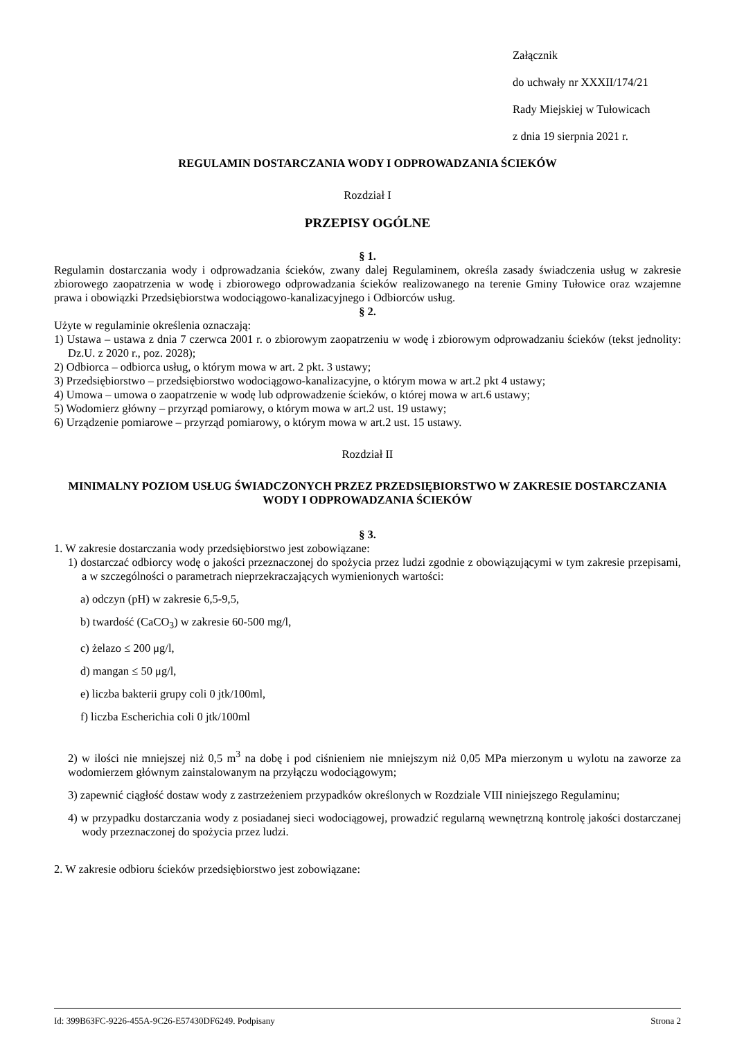Załącznik
do uchwały nr XXXII/174/21
Rady Miejskiej w Tułowicach
z dnia 19 sierpnia 2021 r.
REGULAMIN DOSTARCZANIA WODY I ODPROWADZANIA ŚCIEKÓW
Rozdział I
PRZEPISY OGÓLNE
§ 1.
Regulamin dostarczania wody i odprowadzania ścieków, zwany dalej Regulaminem, określa zasady świadczenia usług w zakresie zbiorowego zaopatrzenia w wodę i zbiorowego odprowadzania ścieków realizowanego na terenie Gminy Tułowice oraz wzajemne prawa i obowiązki Przedsiębiorstwa wodociągowo-kanalizacyjnego i Odbiorców usług.
§ 2.
Użyte w regulaminie określenia oznaczają:
1) Ustawa – ustawa z dnia 7 czerwca 2001 r. o zbiorowym zaopatrzeniu w wodę i zbiorowym odprowadzaniu ścieków (tekst jednolity: Dz.U. z 2020 r., poz. 2028);
2) Odbiorca – odbiorca usług, o którym mowa w art. 2 pkt. 3 ustawy;
3) Przedsiębiorstwo – przedsiębiorstwo wodociągowo-kanalizacyjne, o którym mowa w art.2 pkt 4 ustawy;
4) Umowa – umowa o zaopatrzenie w wodę lub odprowadzenie ścieków, o której mowa w art.6 ustawy;
5) Wodomierz główny – przyrząd pomiarowy, o którym mowa w art.2 ust. 19 ustawy;
6) Urządzenie pomiarowe – przyrząd pomiarowy, o którym mowa w art.2 ust. 15 ustawy.
Rozdział II
MINIMALNY POZIOM USŁUG ŚWIADCZONYCH PRZEZ PRZEDSIĘBIORSTWO W ZAKRESIE DOSTARCZANIA WODY I ODPROWADZANIA ŚCIEKÓW
§ 3.
1. W zakresie dostarczania wody przedsiębiorstwo jest zobowiązane:
1) dostarczać odbiorcy wodę o jakości przeznaczonej do spożycia przez ludzi zgodnie z obowiązującymi w tym zakresie przepisami, a w szczególności o parametrach nieprzekraczających wymienionych wartości:
a) odczyn (pH) w zakresie 6,5-9,5,
b) twardość (CaCO<sub>3</sub>) w zakresie 60-500 mg/l,
c) żelazo ≤ 200 μg/l,
d) mangan ≤ 50 μg/l,
e) liczba bakterii grupy coli 0 jtk/100ml,
f) liczba Escherichia coli 0 jtk/100ml
2) w ilości nie mniejszej niż 0,5 m<sup>3</sup> na dobę i pod ciśnieniem nie mniejszym niż 0,05 MPa mierzonym u wylotu na zaworze za wodomierzem głównym zainstalowanym na przyłączu wodociągowym;
3) zapewnić ciągłość dostaw wody z zastrzeżeniem przypadków określonych w Rozdziale VIII niniejszego Regulaminu;
4) w przypadku dostarczania wody z posiadanej sieci wodociągowej, prowadzić regularną wewnętrzną kontrolę jakości dostarczanej wody przeznaczonej do spożycia przez ludzi.
2. W zakresie odbioru ścieków przedsiębiorstwo jest zobowiązane:
Id: 399B63FC-9226-455A-9C26-E57430DF6249. Podpisany Strona 2